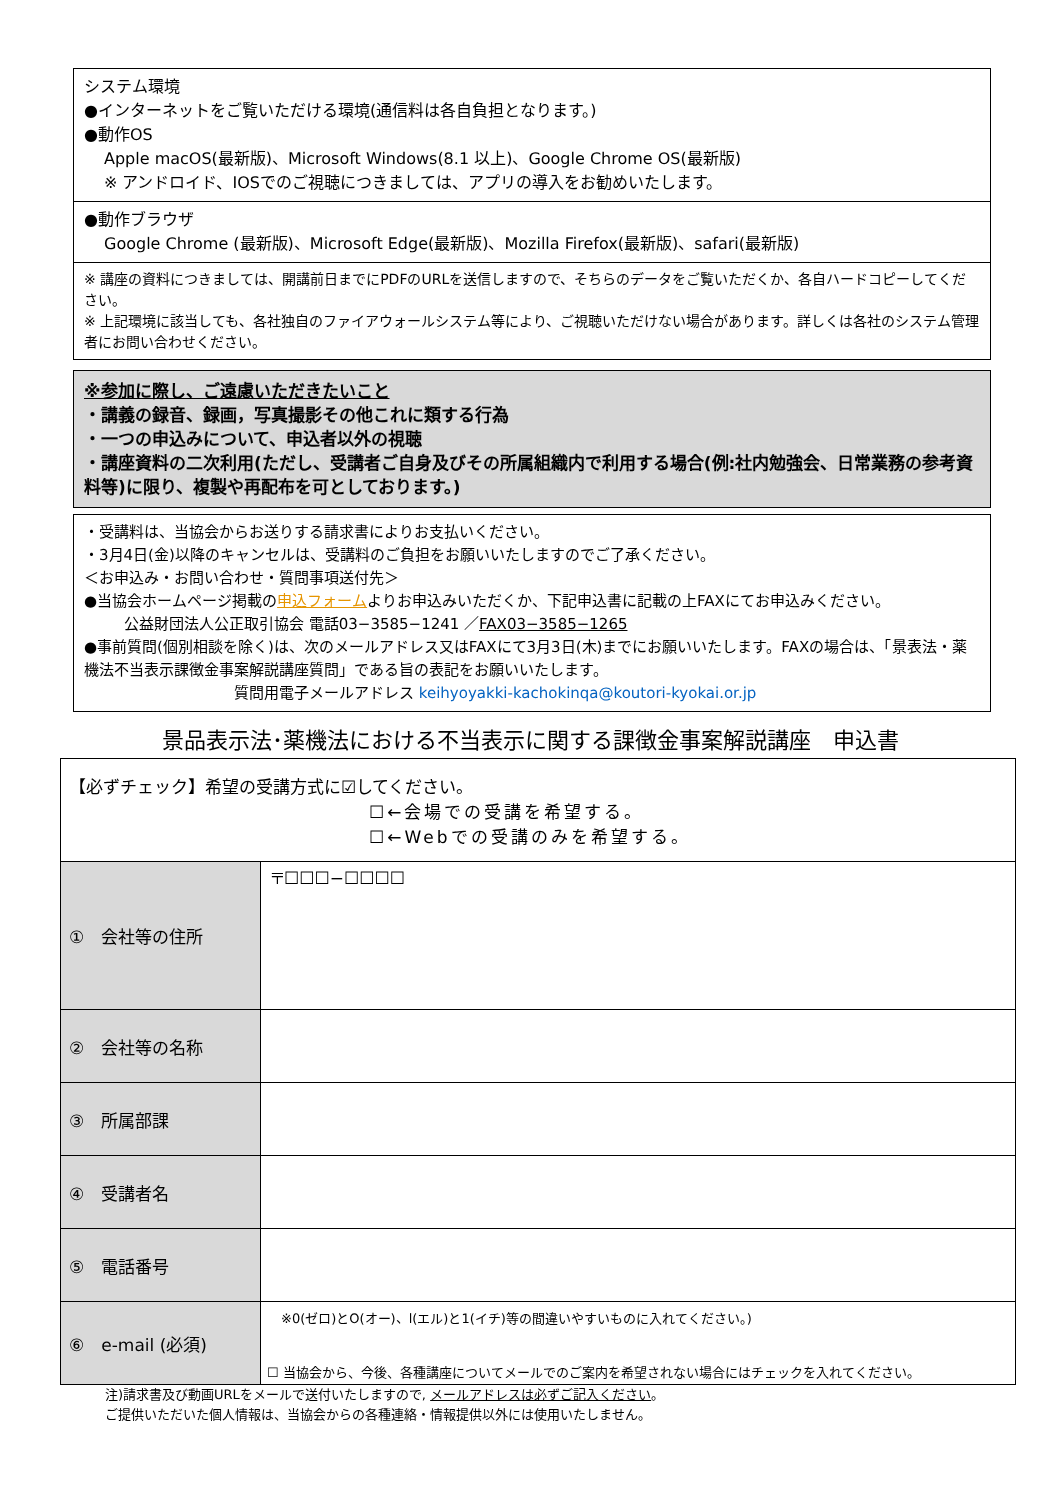システム環境
●インターネットをご覧いただける環境(通信料は各自負担となります。)
●動作OS
Apple macOS(最新版)、Microsoft Windows(8.1 以上)、Google Chrome OS(最新版)
※ アンドロイド、IOSでのご視聴につきましては、アプリの導入をお勧めいたします。
●動作ブラウザ
Google Chrome (最新版)、Microsoft Edge(最新版)、Mozilla Firefox(最新版)、safari(最新版)
※ 講座の資料につきましては、開講前日までにPDFのURLを送信しますので、そちらのデータをご覧いただくか、各自ハードコピーしてください。
※ 上記環境に該当しても、各社独自のファイアウォールシステム等により、ご視聴いただけない場合があります。詳しくは各社のシステム管理者にお問い合わせください。
※参加に際し、ご遠慮いただきたいこと
・講義の録音、録画，写真撮影その他これに類する行為
・一つの申込みについて、申込者以外の視聴
・講座資料の二次利用(ただし、受講者ご自身及びその所属組織内で利用する場合(例:社内勉強会、日常業務の参考資料等)に限り、複製や再配布を可としております。)
・受講料は、当協会からお送りする請求書によりお支払いください。
・3月4日(金)以降のキャンセルは、受講料のご負担をお願いいたしますのでご了承ください。
＜お申込み・お問い合わせ・質問事項送付先＞
●当協会ホームページ掲載の申込フォームよりお申込みいただくか、下記申込書に記載の上FAXにてお申込みください。
公益財団法人公正取引協会 電話03−3585−1241 ／FAX03−3585−1265
●事前質問(個別相談を除く)は、次のメールアドレス又はFAXにて3月3日(木)までにお願いいたします。FAXの場合は、「景表法・薬機法不当表示課徴金事案解説講座質問」である旨の表記をお願いいたします。
質問用電子メールアドレス keihyoyakki-kachokinqa@koutori-kyokai.or.jp
景品表示法･薬機法における不当表示に関する課徴金事案解説講座　申込書
| 【必ずチェック】希望の受講方式に☑してください。 ☐←会場での受講を希望する。 ☐←Webでの受講のみを希望する。 | |
| ① 会社等の住所 | 〒☐☐☐−☐☐☐☐ |
| ② 会社等の名称 | |
| ③ 所属部課 | |
| ④ 受講者名 | |
| ⑤ 電話番号 | |
| ⑥ e-mail (必須) | ※0(ゼロ)とO(オー)、l(エル)と1(イチ)等の間違いやすいものに入れてください。) ☐ 当協会から、今後、各種講座についてメールでのご案内を希望されない場合にはチェックを入れてください。 |
注)請求書及び動画URLをメールで送付いたしますので, メールアドレスは必ずご記入ください。
ご提供いただいた個人情報は、当協会からの各種連絡・情報提供以外には使用いたしません。